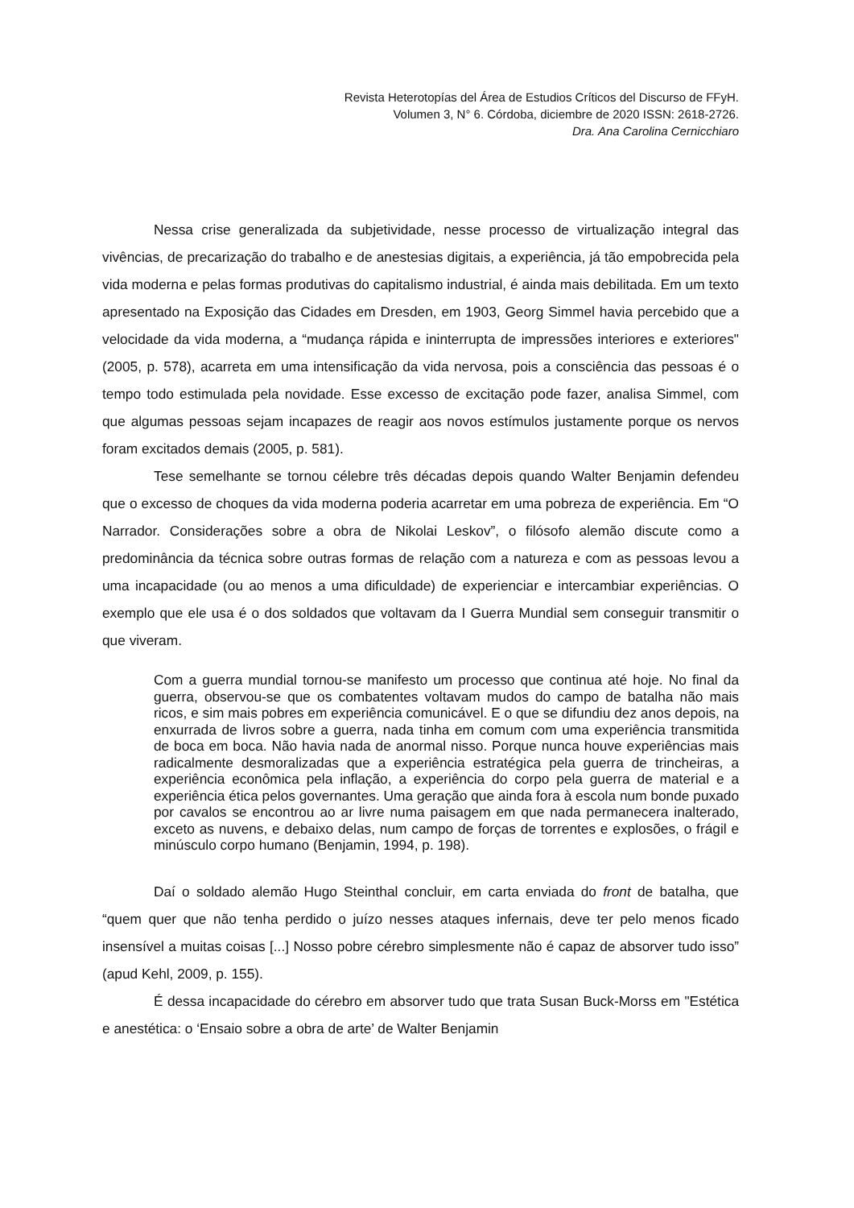Revista Heterotopías del Área de Estudios Críticos del Discurso de FFyH.
Volumen 3, N° 6. Córdoba, diciembre de 2020 ISSN: 2618-2726.
Dra. Ana Carolina Cernicchiaro
Nessa crise generalizada da subjetividade, nesse processo de virtualização integral das vivências, de precarização do trabalho e de anestesias digitais, a experiência, já tão empobrecida pela vida moderna e pelas formas produtivas do capitalismo industrial, é ainda mais debilitada. Em um texto apresentado na Exposição das Cidades em Dresden, em 1903, Georg Simmel havia percebido que a velocidade da vida moderna, a “mudança rápida e ininterrupta de impressões interiores e exteriores" (2005, p. 578), acarreta em uma intensificação da vida nervosa, pois a consciência das pessoas é o tempo todo estimulada pela novidade. Esse excesso de excitação pode fazer, analisa Simmel, com que algumas pessoas sejam incapazes de reagir aos novos estímulos justamente porque os nervos foram excitados demais (2005, p. 581).
Tese semelhante se tornou célebre três décadas depois quando Walter Benjamin defendeu que o excesso de choques da vida moderna poderia acarretar em uma pobreza de experiência. Em “O Narrador. Considerações sobre a obra de Nikolai Leskov”, o filósofo alemão discute como a predominância da técnica sobre outras formas de relação com a natureza e com as pessoas levou a uma incapacidade (ou ao menos a uma dificuldade) de experienciar e intercambiar experiências. O exemplo que ele usa é o dos soldados que voltavam da I Guerra Mundial sem conseguir transmitir o que viveram.
Com a guerra mundial tornou-se manifesto um processo que continua até hoje. No final da guerra, observou-se que os combatentes voltavam mudos do campo de batalha não mais ricos, e sim mais pobres em experiência comunicável. E o que se difundiu dez anos depois, na enxurrada de livros sobre a guerra, nada tinha em comum com uma experiência transmitida de boca em boca. Não havia nada de anormal nisso. Porque nunca houve experiências mais radicalmente desmoralizadas que a experiência estratégica pela guerra de trincheiras, a experiência econômica pela inflação, a experiência do corpo pela guerra de material e a experiência ética pelos governantes. Uma geração que ainda fora à escola num bonde puxado por cavalos se encontrou ao ar livre numa paisagem em que nada permanecera inalterado, exceto as nuvens, e debaixo delas, num campo de forças de torrentes e explosões, o frágil e minúsculo corpo humano (Benjamin, 1994, p. 198).
Daí o soldado alemão Hugo Steinthal concluir, em carta enviada do front de batalha, que “quem quer que não tenha perdido o juízo nesses ataques infernais, deve ter pelo menos ficado insensível a muitas coisas [...] Nosso pobre cérebro simplesmente não é capaz de absorver tudo isso” (apud Kehl, 2009, p. 155).
É dessa incapacidade do cérebro em absorver tudo que trata Susan Buck-Morss em "Estética e anestética: o ‘Ensaio sobre a obra de arte’ de Walter Benjamin